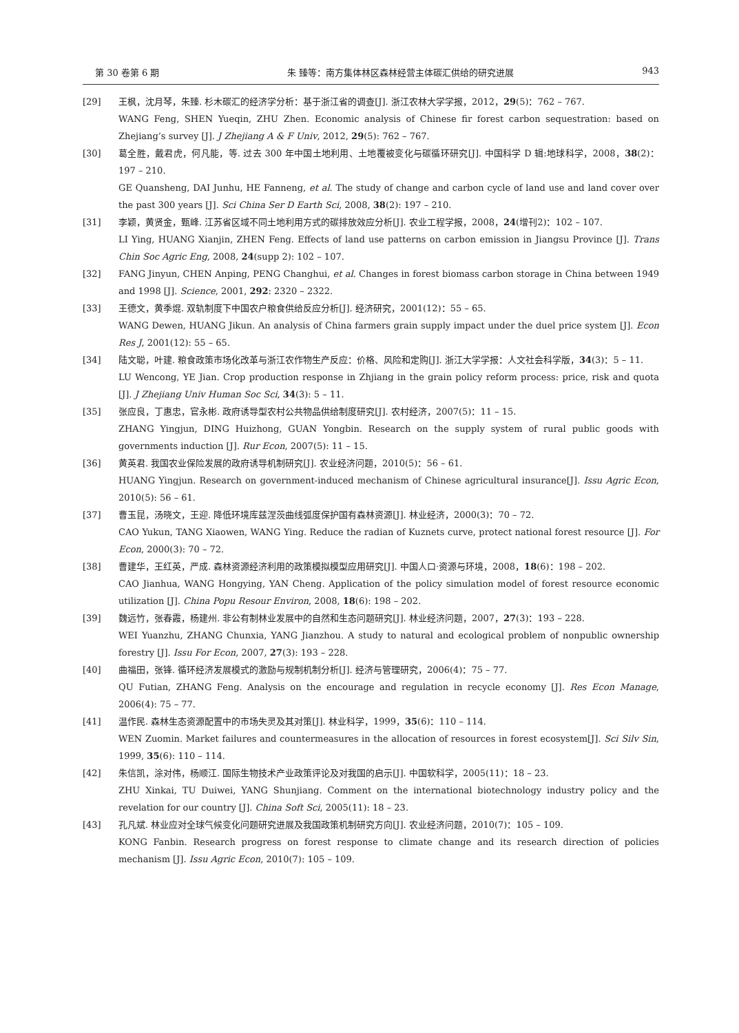第 30 卷第 6 期 朱 臻等：南方集体林区森林经营主体碳汇供给的研究进展 943
[29] 王枫，沈月琴，朱臻. 杉木碳汇的经济学分析：基于浙江省的调查[J]. 浙江农林大学学报，2012，29(5)：762 – 767.
WANG Feng, SHEN Yueqin, ZHU Zhen. Economic analysis of Chinese fir forest carbon sequestration: based on Zhejiang’s survey [J]. J Zhejiang A & F Univ, 2012, 29(5): 762 – 767.
[30] 葛全胜，戴君虎，何凡能，等. 过去 300 年中国土地利用、土地覆被变化与碳循环研究[J]. 中国科学 D 辑:地球科学，2008，38(2)：197 – 210.
GE Quansheng, DAI Junhu, HE Fanneng, et al. The study of change and carbon cycle of land use and land cover over the past 300 years [J]. Sci China Ser D Earth Sci, 2008, 38(2): 197 – 210.
[31] 李颖，黄贤金，甄峰. 江苏省区域不同土地利用方式的碳排放效应分析[J]. 农业工程学报，2008，24(增刊2)：102 – 107.
LI Ying, HUANG Xianjin, ZHEN Feng. Effects of land use patterns on carbon emission in Jiangsu Province [J]. Trans Chin Soc Agric Eng, 2008, 24(supp 2): 102 – 107.
[32] FANG Jinyun, CHEN Anping, PENG Changhui, et al. Changes in forest biomass carbon storage in China between 1949 and 1998 [J]. Science, 2001, 292: 2320 – 2322.
[33] 王德文，黄季焜. 双轨制度下中国农户粮食供给反应分析[J]. 经济研究，2001(12)：55 – 65.
WANG Dewen, HUANG Jikun. An analysis of China farmers grain supply impact under the duel price system [J]. Econ Res J, 2001(12): 55 – 65.
[34] 陆文聪，叶建. 粮食政策市场化改革与浙江农作物生产反应：价格、风险和定购[J]. 浙江大学学报：人文社会科学版，34(3)：5 – 11.
LU Wencong, YE Jian. Crop production response in Zhjiang in the grain policy reform process: price, risk and quota [J]. J Zhejiang Univ Human Soc Sci, 34(3): 5 – 11.
[35] 张应良，丁惠忠，官永彬. 政府诱导型农村公共物品供给制度研究[J]. 农村经济，2007(5)：11 – 15.
ZHANG Yingjun, DING Huizhong, GUAN Yongbin. Research on the supply system of rural public goods with governments induction [J]. Rur Econ, 2007(5): 11 – 15.
[36] 黄英君. 我国农业保险发展的政府诱导机制研究[J]. 农业经济问题，2010(5)：56 – 61.
HUANG Yingjun. Research on government-induced mechanism of Chinese agricultural insurance[J]. Issu Agric Econ, 2010(5): 56 – 61.
[37] 曹玉昆，汤晓文，王迎. 降低环境库兹涅茨曲线弧度保护国有森林资源[J]. 林业经济，2000(3)：70 – 72.
CAO Yukun, TANG Xiaowen, WANG Ying. Reduce the radian of Kuznets curve, protect national forest resource [J]. For Econ, 2000(3): 70 – 72.
[38] 曹建华，王红英，严成. 森林资源经济利用的政策模拟模型应用研究[J]. 中国人口·资源与环境，2008，18(6)：198 – 202.
CAO Jianhua, WANG Hongying, YAN Cheng. Application of the policy simulation model of forest resource economic utilization [J]. China Popu Resour Environ, 2008, 18(6): 198 – 202.
[39] 魏远竹，张春霞，杨建州. 非公有制林业发展中的自然和生态问题研究[J]. 林业经济问题，2007，27(3)：193 – 228.
WEI Yuanzhu, ZHANG Chunxia, YANG Jianzhou. A study to natural and ecological problem of nonpublic ownership forestry [J]. Issu For Econ, 2007, 27(3): 193 – 228.
[40] 曲福田，张锋. 循环经济发展模式的激励与规制机制分析[J]. 经济与管理研究，2006(4)：75 – 77.
QU Futian, ZHANG Feng. Analysis on the encourage and regulation in recycle economy [J]. Res Econ Manage, 2006(4): 75 – 77.
[41] 温作民. 森林生态资源配置中的市场失灵及其对策[J]. 林业科学，1999，35(6)：110 – 114.
WEN Zuomin. Market failures and countermeasures in the allocation of resources in forest ecosystem[J]. Sci Silv Sin, 1999, 35(6): 110 – 114.
[42] 朱信凯，涂对伟，杨顺江. 国际生物技术产业政策评论及对我国的启示[J]. 中国软科学，2005(11)：18 – 23.
ZHU Xinkai, TU Duiwei, YANG Shunjiang. Comment on the international biotechnology industry policy and the revelation for our country [J]. China Soft Sci, 2005(11): 18 – 23.
[43] 孔凡斌. 林业应对全球气候变化问题研究进展及我国政策机制研究方向[J]. 农业经济问题，2010(7)：105 – 109.
KONG Fanbin. Research progress on forest response to climate change and its research direction of policies mechanism [J]. Issu Agric Econ, 2010(7): 105 – 109.